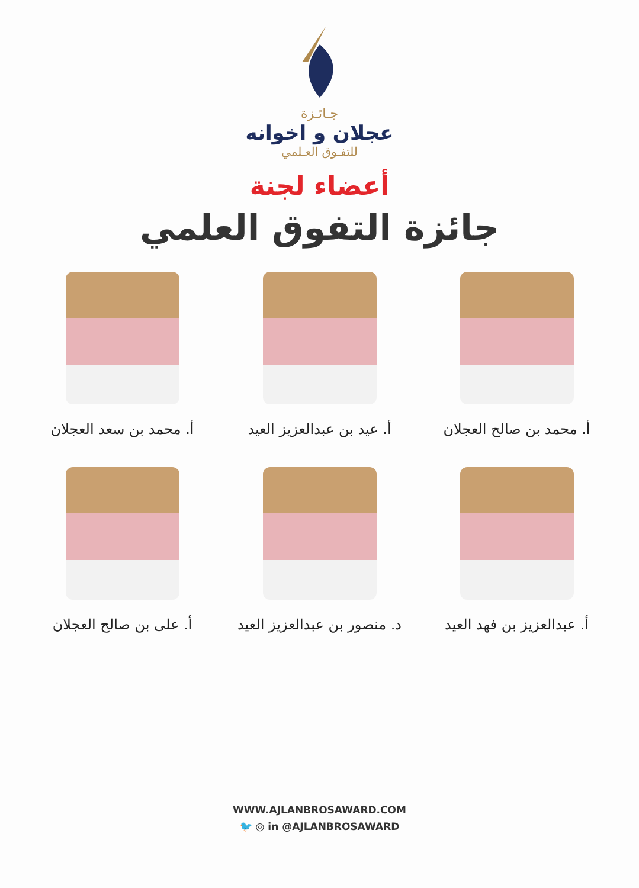جـائـزة
عجلان و اخوانه
للتفـوق العـلمي
أعضاء لجنة
جائزة التفوق العلمي
أ. محمد بن صالح العجلان
أ. عيد بن عبدالعزيز العيد
أ. محمد بن سعد العجلان
أ. عبدالعزيز بن فهد العيد
د. منصور بن عبدالعزيز العيد
أ. على بن صالح العجلان
WWW.AJLANBROSAWARD.COM
🐦 ◎ in @AJLANBROSAWARD